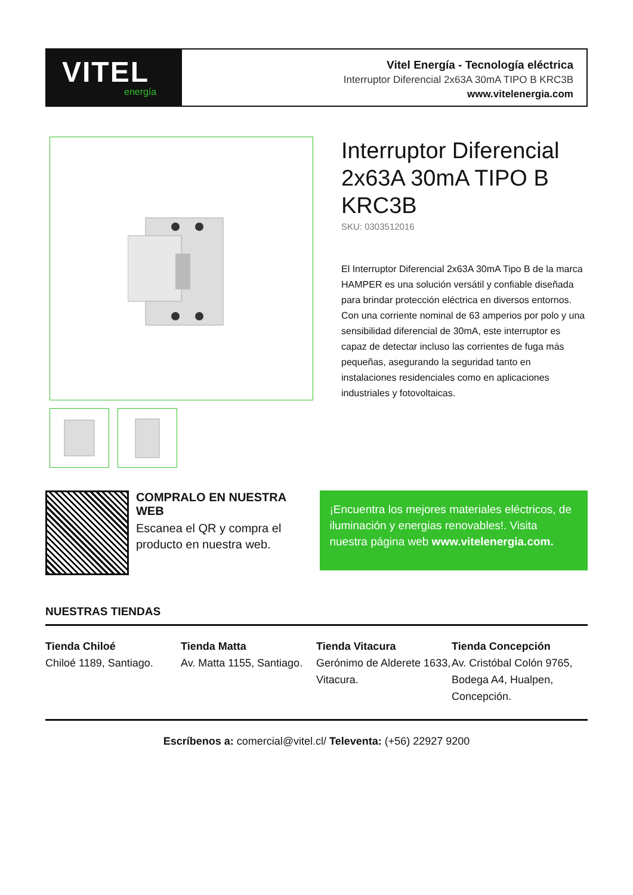VITEL
energía
Vitel Energía - Tecnología eléctrica
Interruptor Diferencial 2x63A 30mA TIPO B KRC3B
www.vitelenergia.com
Interruptor Diferencial 2x63A 30mA TIPO B KRC3B
SKU: 0303512016
El Interruptor Diferencial 2x63A 30mA Tipo B de la marca HAMPER es una solución versátil y confiable diseñada para brindar protección eléctrica en diversos entornos. Con una corriente nominal de 63 amperios por polo y una sensibilidad diferencial de 30mA, este interruptor es capaz de detectar incluso las corrientes de fuga más pequeñas, asegurando la seguridad tanto en instalaciones residenciales como en aplicaciones industriales y fotovoltaicas.
COMPRALO EN NUESTRA WEB
Escanea el QR y compra el producto en nuestra web.
¡Encuentra los mejores materiales eléctricos, de iluminación y energias renovables!. Visita nuestra página web www.vitelenergia.com.
NUESTRAS TIENDAS
Tienda Chiloé
Chiloé 1189, Santiago.
Tienda Matta
Av. Matta 1155, Santiago.
Tienda Vitacura
Gerónimo de Alderete 1633, Vitacura.
Tienda Concepción
Av. Cristóbal Colón 9765, Bodega A4, Hualpen, Concepción.
Escríbenos a: comercial@vitel.cl/ Televenta: (+56) 22927 9200